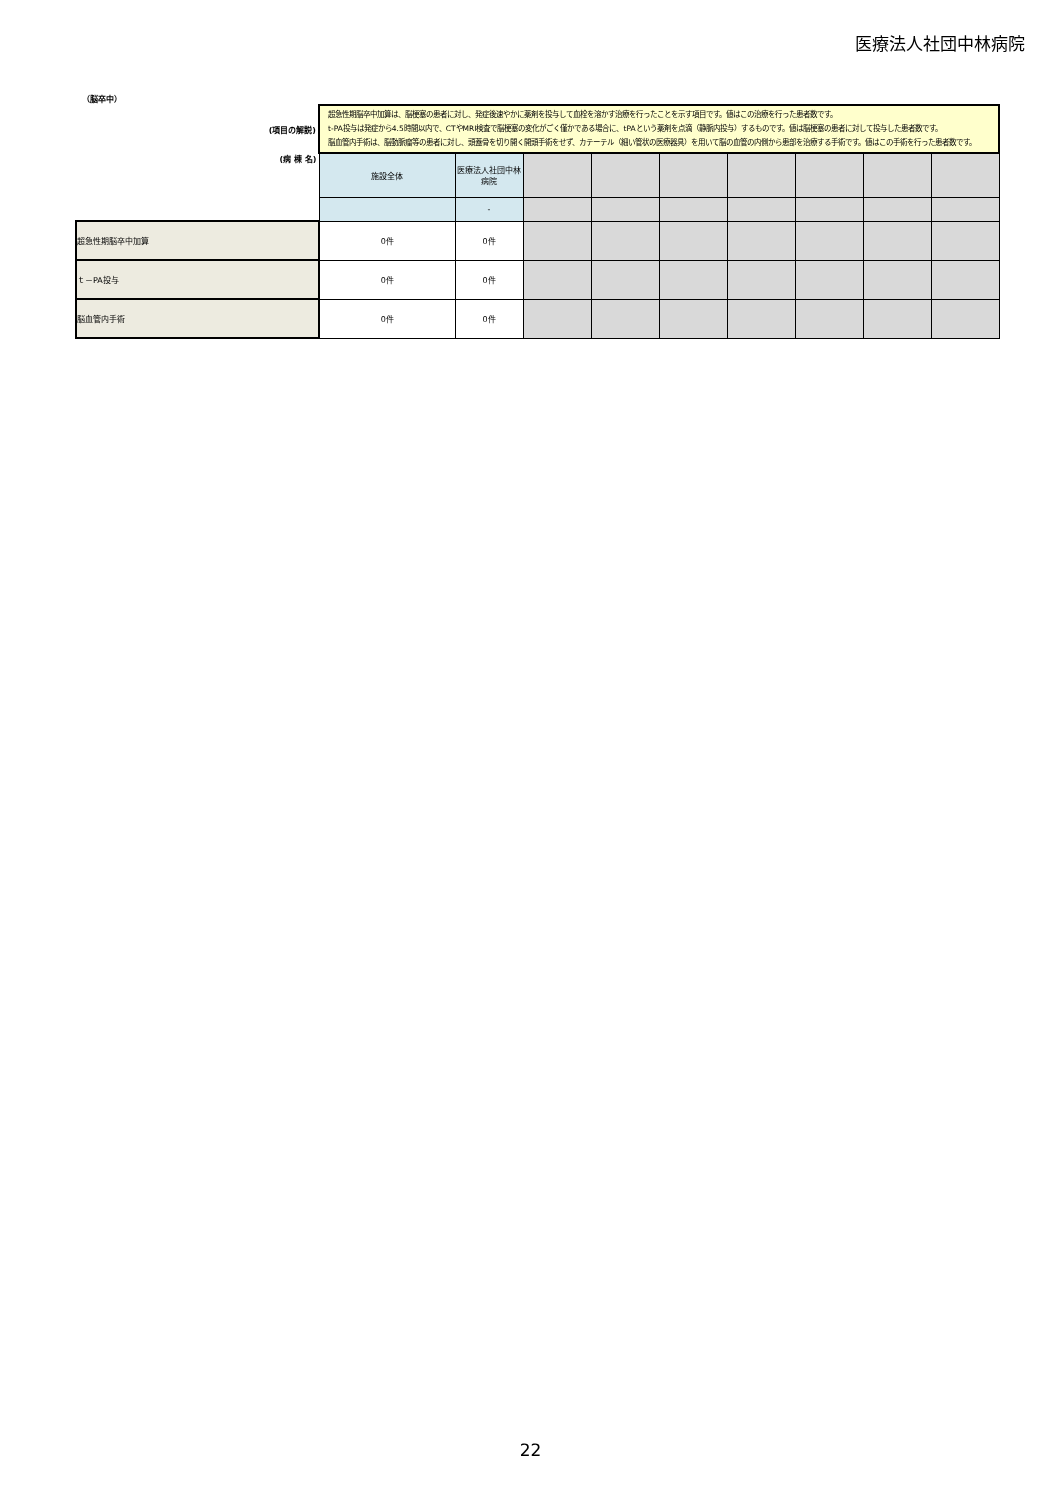医療法人社団中林病院
（脳卒中）
| (項目の解説) | 超急性期脳卒中加算は、脳梗塞の患者に対し、発症後速やかに薬剤を投与して血栓を溶かす治療を行ったことを示す項目です。値はこの治療を行った患者数です。 t-PA投与は発症から4.5時間以内で、CTやMRI検査で脳梗塞の変化がごく僅かである場合に、tPAという薬剤を点滴（静脈内投与）するものです。値は脳梗塞の患者に対して投与した患者数です。 脳血管内手術は、脳動脈瘤等の患者に対し、頭蓋骨を切り開く開頭手術をせず、カテーテル（細い管状の医療器具）を用いて脳の血管の内側から患部を治療する手術です。値はこの手術を行った患者数です。 | | | | | | | | |
| (病 棟 名) | 施設全体 | 医療法人社団中林病院 | | | | | | | |
| | | - | | | | | | | |
| 超急性期脳卒中加算 | 0件 | 0件 | | | | | | | |
| ｔ－PA投与 | 0件 | 0件 | | | | | | | |
| 脳血管内手術 | 0件 | 0件 | | | | | | | |
22